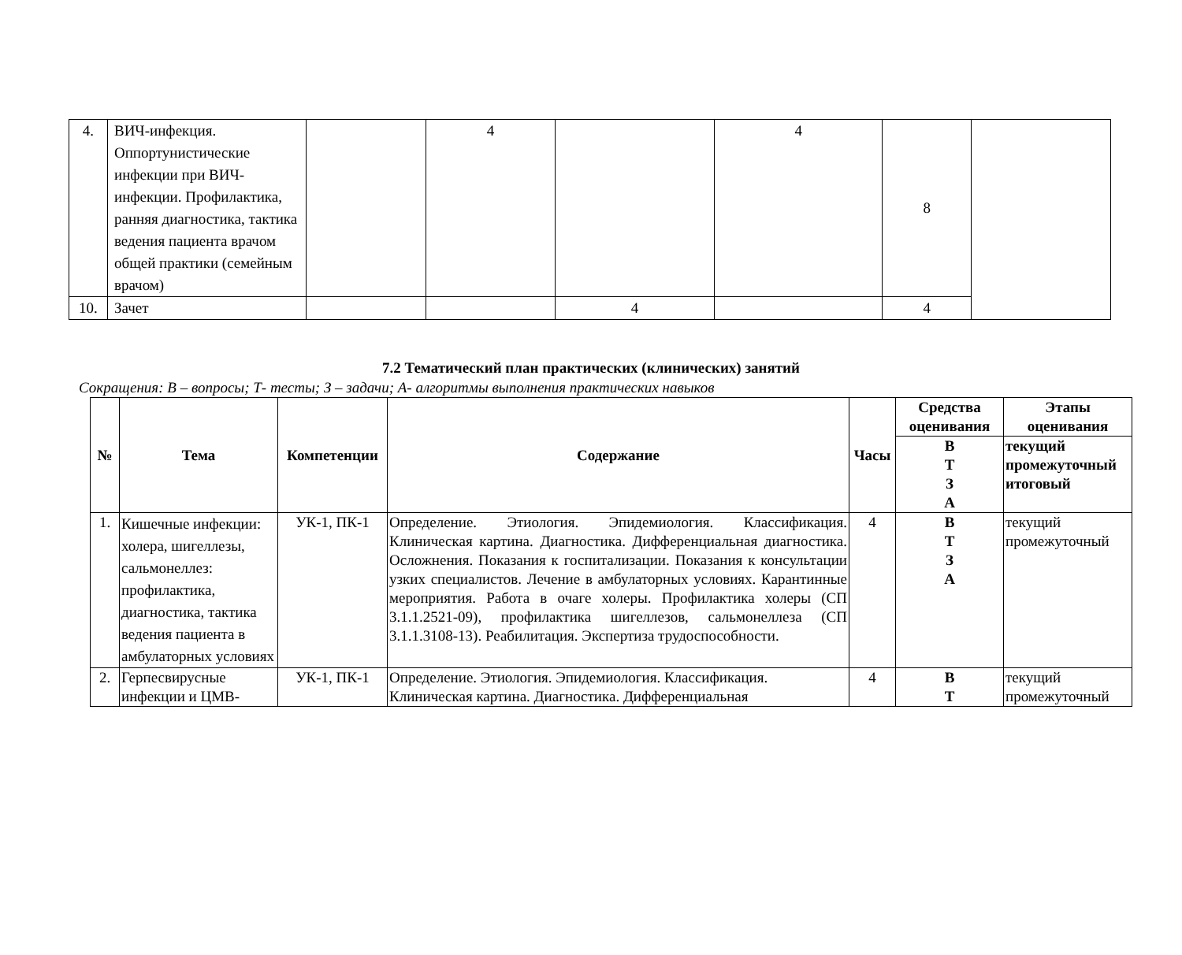| 4. | ВИЧ-инфекция. Оппортунистические инфекции при ВИЧ-инфекции. Профилактика, ранняя диагностика, тактика ведения пациента врачом общей практики (семейным врачом) | | 4 | | 4 | 8 | |
| 10. | Зачет | | | 4 | | 4 | |
7.2 Тематический план практических (клинических) занятий
Сокращения: В – вопросы; Т- тесты; З – задачи; А- алгоритмы выполнения практических навыков
| № | Тема | Компетенции | Содержание | Часы | Средства оценивания | Этапы оценивания |
| --- | --- | --- | --- | --- | --- | --- |
| | | | | | В Т З А | текущий промежуточный итоговый |
| 1. | Кишечные инфекции: холера, шигеллезы, сальмонеллез: профилактика, диагностика, тактика ведения пациента в амбулаторных условиях | УК-1, ПК-1 | Определение. Этиология. Эпидемиология. Классификация. Клиническая картина. Диагностика. Дифференциальная диагностика. Осложнения. Показания к госпитализации. Показания к консультации узких специалистов. Лечение в амбулаторных условиях. Карантинные мероприятия. Работа в очаге холеры. Профилактика холеры (СП 3.1.1.2521-09), профилактика шигеллезов, сальмонеллеза (СП 3.1.1.3108-13). Реабилитация. Экспертиза трудоспособности. | 4 | В Т З А | текущий промежуточный |
| 2. | Герпесвирусные инфекции и ЦМВ- | УК-1, ПК-1 | Определение. Этиология. Эпидемиология. Классификация. Клиническая картина. Диагностика. Дифференциальная | 4 | В Т | текущий промежуточный |